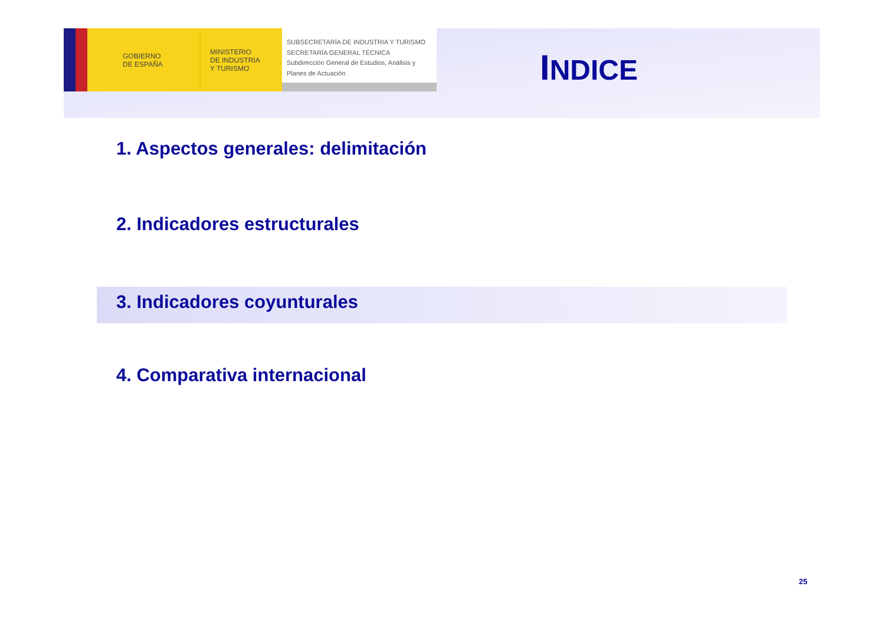GOBIERNO
DE ESPAÑA
MINISTERIO
DE INDUSTRIA
Y TURISMO
SUBSECRETARÍA DE INDUSTRIA Y TURISMO
SECRETARÍA GENERAL TÉCNICA
Subdirección General de Estudios, Análisis y Planes de Actuación
INDICE
1. Aspectos generales: delimitación
2. Indicadores estructurales
3. Indicadores coyunturales
4. Comparativa internacional
25